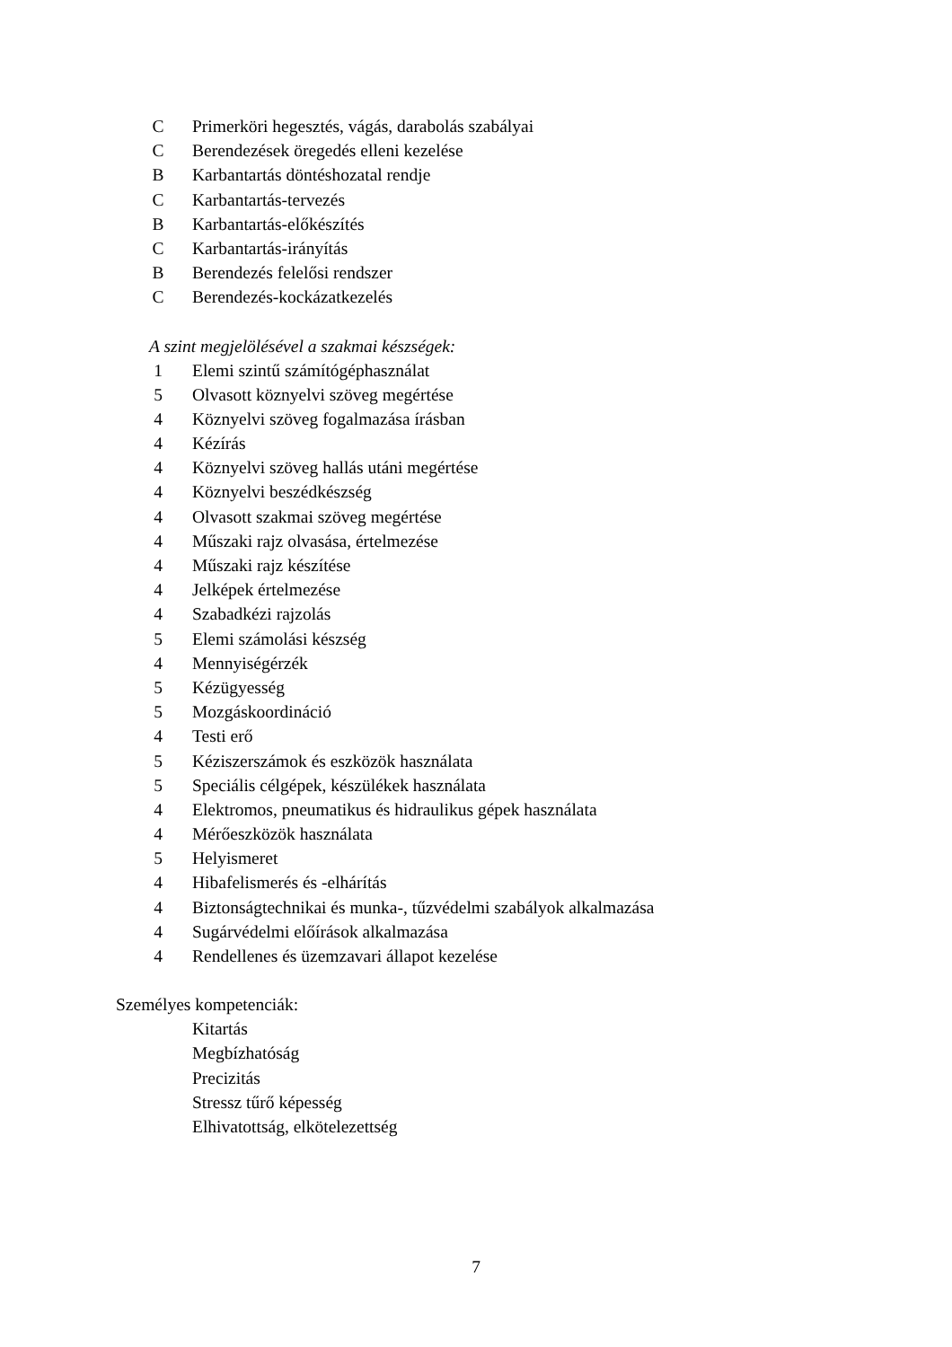C Primerköri hegesztés, vágás, darabolás szabályai
C Berendezések öregedés elleni kezelése
B Karbantartás döntéshozatal rendje
C Karbantartás-tervezés
B Karbantartás-előkészítés
C Karbantartás-irányítás
B Berendezés felelősi rendszer
C Berendezés-kockázatkezelés
A szint megjelölésével a szakmai készségek:
1 Elemi szintű számítógéphasználat
5 Olvasott köznyelvi szöveg megértése
4 Köznyelvi szöveg fogalmazása írásban
4 Kézírás
4 Köznyelvi szöveg hallás utáni megértése
4 Köznyelvi beszédkészség
4 Olvasott szakmai szöveg megértése
4 Műszaki rajz olvasása, értelmezése
4 Műszaki rajz készítése
4 Jelképek értelmezése
4 Szabadkézi rajzolás
5 Elemi számolási készség
4 Mennyiségérzék
5 Kézügyesség
5 Mozgáskoordináció
4 Testi erő
5 Kéziszerszámok és eszközök használata
5 Speciális célgépek, készülékek használata
4 Elektromos, pneumatikus és hidraulikus gépek használata
4 Mérőeszközök használata
5 Helyismeret
4 Hibafelismerés és -elhárítás
4 Biztonságtechnikai és munka-, tűzvédelmi szabályok alkalmazása
4 Sugárvédelmi előírások alkalmazása
4 Rendellenes és üzemzavari állapot kezelése
Személyes kompetenciák:
Kitartás
Megbízhatóság
Precizitás
Stressz tűrő képesség
Elhivatottság, elkötelezettség
7